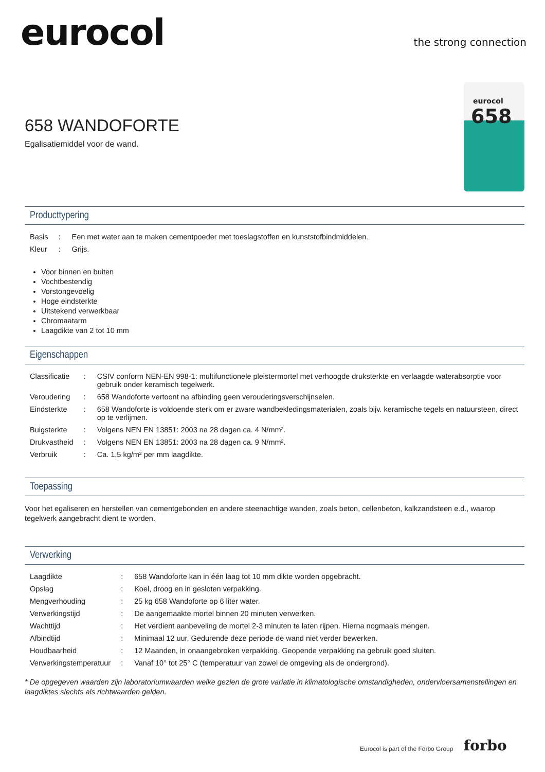eurocol the strong connection
eurocol
658
658 WANDOFORTE
Egalisatiemiddel voor de wand.
Producttypering
| Basis | : | Een met water aan te maken cementpoeder met toeslagstoffen en kunststofbindmiddelen. |
| Kleur | : | Grijs. |
Voor binnen en buiten
Vochtbestendig
Vorstongevoelig
Hoge eindsterkte
Uitstekend verwerkbaar
Chromaatarm
Laagdikte van 2 tot 10 mm
Eigenschappen
| Classificatie | : | CSIV conform NEN-EN 998-1: multifunctionele pleistermortel met verhoogde druksterkte en verlaagde waterabsorptie voor gebruik onder keramisch tegelwerk. |
| Veroudering | : | 658 Wandoforte vertoont na afbinding geen verouderingsverschijnselen. |
| Eindsterkte | : | 658 Wandoforte is voldoende sterk om er zware wandbekledingsmaterialen, zoals bijv. keramische tegels en natuursteen, direct op te verlijmen. |
| Buigsterkte | : | Volgens NEN EN 13851: 2003 na 28 dagen ca. 4 N/mm². |
| Drukvastheid | : | Volgens NEN EN 13851: 2003 na 28 dagen ca. 9 N/mm². |
| Verbruik | : | Ca. 1,5 kg/m² per mm laagdikte. |
Toepassing
Voor het egaliseren en herstellen van cementgebonden en andere steenachtige wanden, zoals beton, cellenbeton, kalkzandsteen e.d., waarop tegelwerk aangebracht dient te worden.
Verwerking
| Laagdikte | : | 658 Wandoforte kan in één laag tot 10 mm dikte worden opgebracht. |
| Opslag | : | Koel, droog en in gesloten verpakking. |
| Mengverhouding | : | 25 kg 658 Wandoforte op 6 liter water. |
| Verwerkingstijd | : | De aangemaakte mortel binnen 20 minuten verwerken. |
| Wachttijd | : | Het verdient aanbeveling de mortel 2-3 minuten te laten rijpen. Hierna nogmaals mengen. |
| Afbindtijd | : | Minimaal 12 uur. Gedurende deze periode de wand niet verder bewerken. |
| Houdbaarheid | : | 12 Maanden, in onaangebroken verpakking. Geopende verpakking na gebruik goed sluiten. |
| Verwerkingstemperatuur | : | Vanaf 10° tot 25° C (temperatuur van zowel de omgeving als de ondergrond). |
* De opgegeven waarden zijn laboratoriumwaarden welke gezien de grote variatie in klimatologische omstandigheden, ondervloersamenstellingen en laagdiktes slechts als richtwaarden gelden.
Eurocol is part of the Forbo Group
forbo